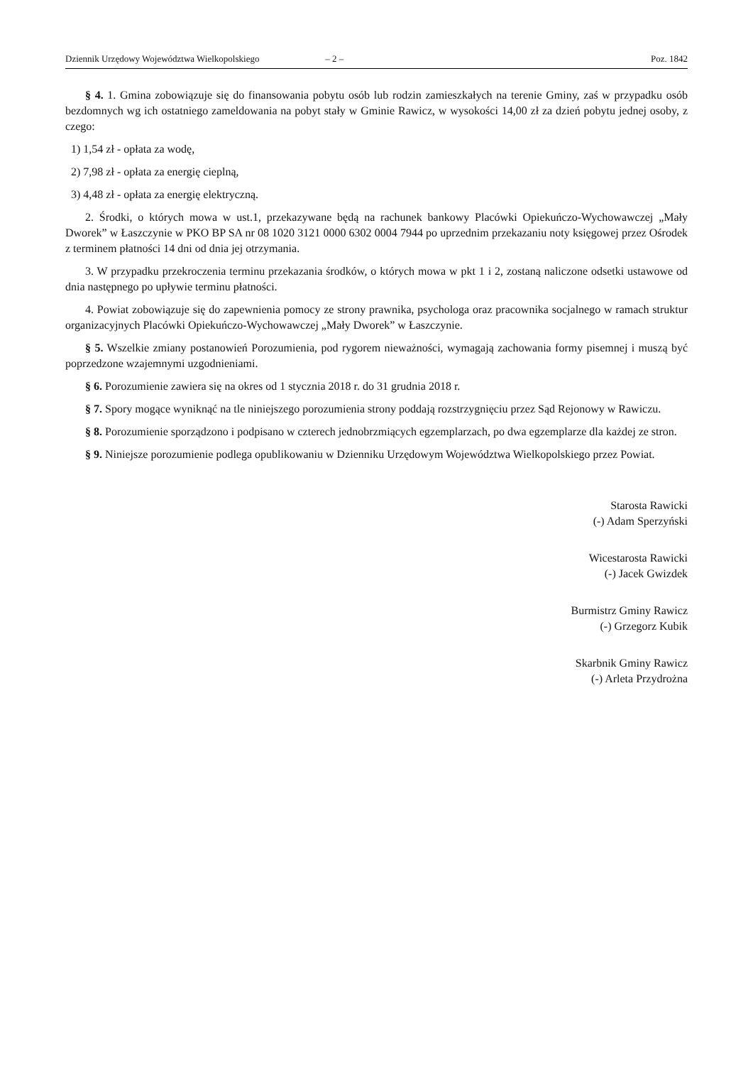Dziennik Urzędowy Województwa Wielkopolskiego – 2 – Poz. 1842
§ 4. 1. Gmina zobowiązuje się do finansowania pobytu osób lub rodzin zamieszkałych na terenie Gminy, zaś w przypadku osób bezdomnych wg ich ostatniego zameldowania na pobyt stały w Gminie Rawicz, w wysokości 14,00 zł za dzień pobytu jednej osoby, z czego:
1) 1,54 zł - opłata za wodę,
2) 7,98 zł - opłata za energię cieplną,
3) 4,48 zł - opłata za energię elektryczną.
2. Środki, o których mowa w ust.1, przekazywane będą na rachunek bankowy Placówki Opiekuńczo-Wychowawczej „Mały Dworek” w Łaszczynie w PKO BP SA nr 08 1020 3121 0000 6302 0004 7944 po uprzednim przekazaniu noty księgowej przez Ośrodek z terminem płatności 14 dni od dnia jej otrzymania.
3. W przypadku przekroczenia terminu przekazania środków, o których mowa w pkt 1 i 2, zostaną naliczone odsetki ustawowe od dnia następnego po upływie terminu płatności.
4. Powiat zobowiązuje się do zapewnienia pomocy ze strony prawnika, psychologa oraz pracownika socjalnego w ramach struktur organizacyjnych Placówki Opiekuńczo-Wychowawczej „Mały Dworek” w Łaszczynie.
§ 5. Wszelkie zmiany postanowień Porozumienia, pod rygorem nieważności, wymagają zachowania formy pisemnej i muszą być poprzedzone wzajemnymi uzgodnieniami.
§ 6. Porozumienie zawiera się na okres od 1 stycznia 2018 r. do 31 grudnia 2018 r.
§ 7. Spory mogące wyniknąć na tle niniejszego porozumienia strony poddają rozstrzygnięciu przez Sąd Rejonowy w Rawiczu.
§ 8. Porozumienie sporządzono i podpisano w czterech jednobrzmiących egzemplarzach, po dwa egzemplarze dla każdej ze stron.
§ 9. Niniejsze porozumienie podlega opublikowaniu w Dzienniku Urzędowym Województwa Wielkopolskiego przez Powiat.
Starosta Rawicki
(-) Adam Sperzyński
Wicestarosta Rawicki
(-) Jacek Gwizdek
Burmistrz Gminy Rawicz
(-) Grzegorz Kubik
Skarbnik Gminy Rawicz
(-) Arleta Przydrożna